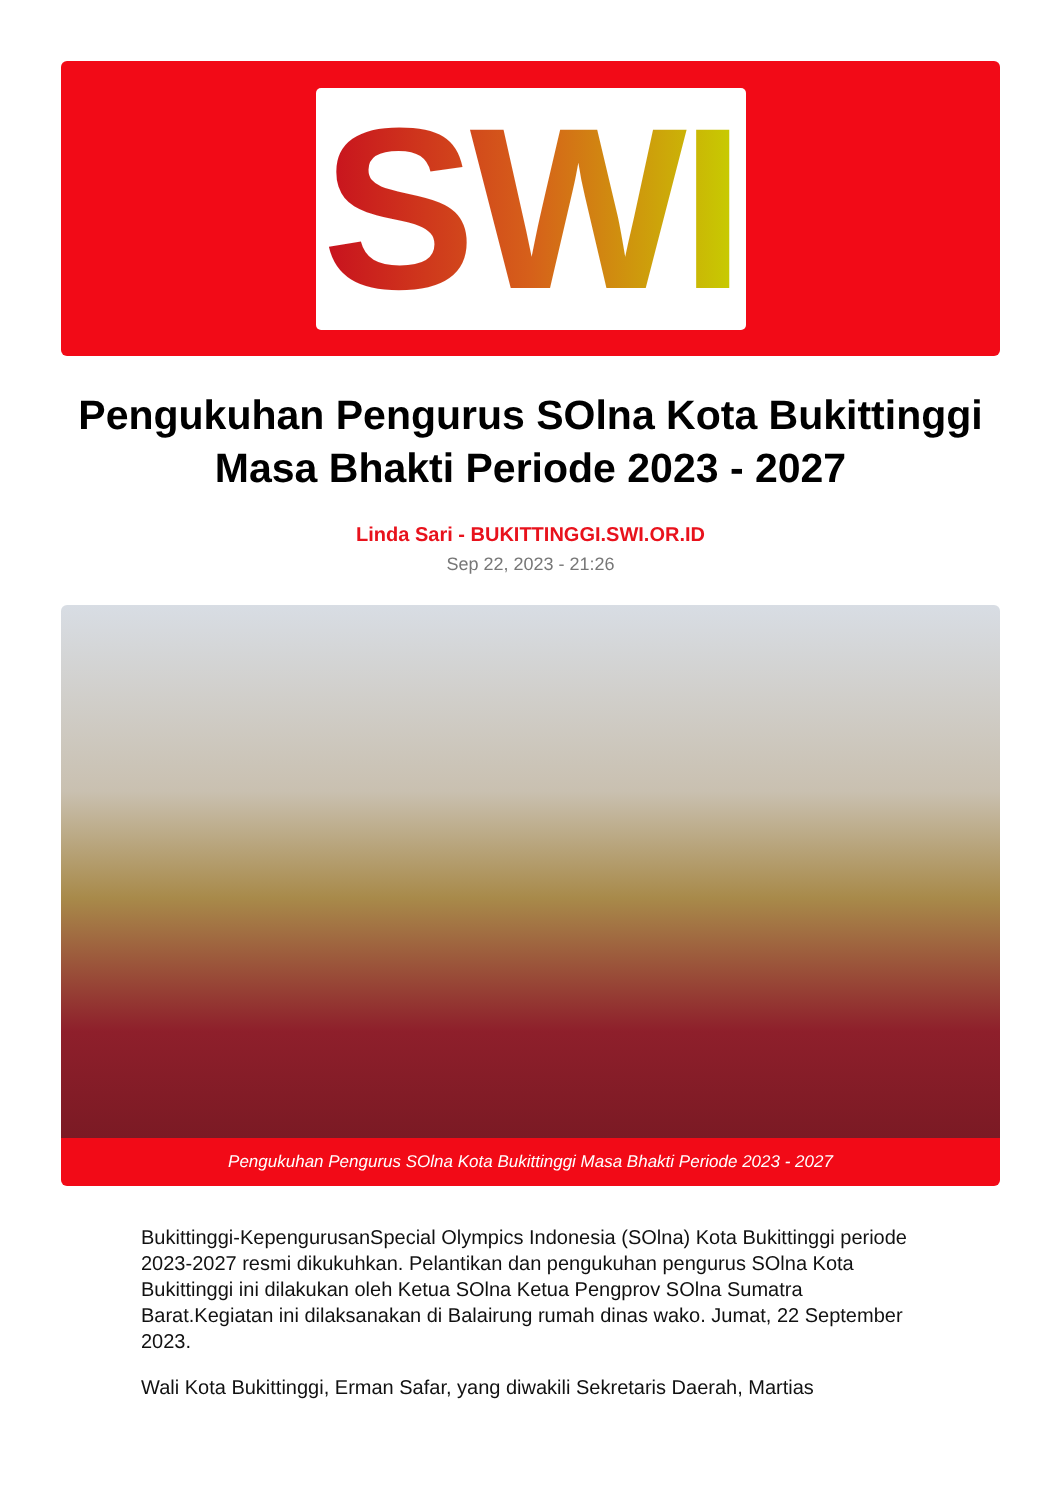SWI
Pengukuhan Pengurus SOlna Kota Bukittinggi Masa Bhakti Periode 2023 - 2027
Linda Sari - BUKITTINGGI.SWI.OR.ID
Sep 22, 2023 - 21:26
Pengukuhan Pengurus SOlna Kota Bukittinggi Masa Bhakti Periode 2023 - 2027
Bukittinggi-KepengurusanSpecial Olympics Indonesia (SOlna) Kota Bukittinggi periode 2023-2027 resmi dikukuhkan. Pelantikan dan pengukuhan pengurus SOlna Kota Bukittinggi ini dilakukan oleh Ketua SOlna Ketua Pengprov SOlna Sumatra Barat.Kegiatan ini dilaksanakan di Balairung rumah dinas wako. Jumat, 22 September 2023.
Wali Kota Bukittinggi, Erman Safar, yang diwakili Sekretaris Daerah, Martias